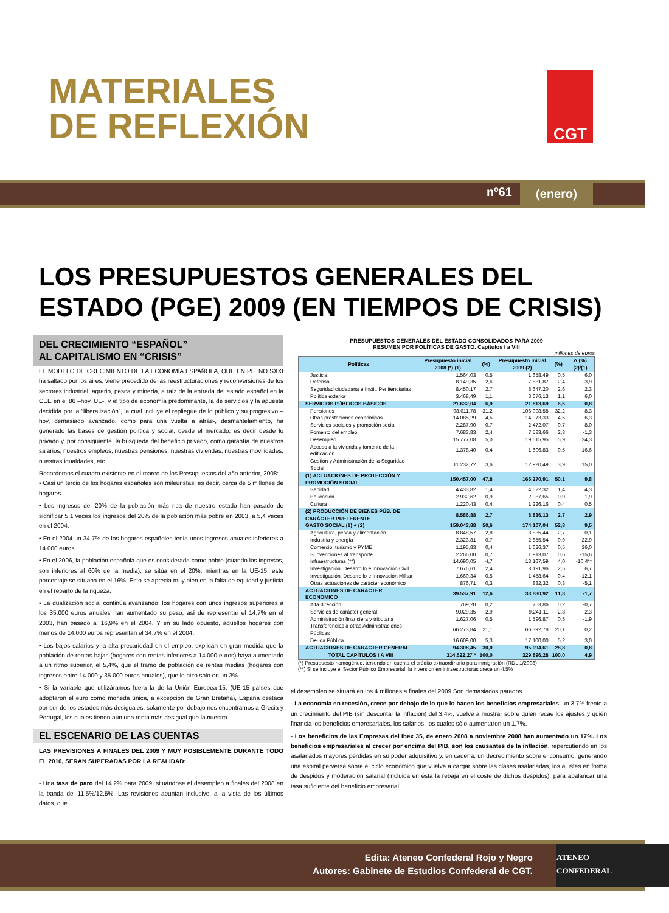MATERIALES
DE REFLEXIÓN
CGT
nº61 (enero)
LOS PRESUPUESTOS GENERALES DEL ESTADO (PGE) 2009 (EN TIEMPOS DE CRISIS)
DEL CRECIMIENTO “ESPAÑOL”
AL CAPITALISMO EN “CRISIS”
EL MODELO DE CRECIMIENTO DE LA ECONOMÍA ESPAÑOLA, QUE EN PLENO SXXI ha saltado por los aires, viene precedido de las reestructuraciones y reconversiones de los sectores industrial, agrario, pesca y minería, a raíz de la entrada del estado español en la CEE en el 86 –hoy, UE-, y el tipo de economía predominante, la de servicios y la apuesta decidida por la “liberalización”, la cual incluye el repliegue de lo público y su progresivo –hoy, demasiado avanzado, como para una vuelta a atrás-, desmantelamiento, ha generado las bases de gestión política y social, desde el mercado, es decir desde lo privado y, por consiguiente, la búsqueda del beneficio privado, como garantía de nuestros salarios, nuestros empleos, nuestras pensiones, nuestras viviendas, nuestras movilidades, nuestras igualdades, etc.
Recordemos el cuadro existente en el marco de los Presupuestos del año anterior, 2008:
• Casi un tercio de los hogares españoles son mileuristas, es decir, cerca de 5 millones de hogares.
• Los ingresos del 20% de la población más rica de nuestro estado han pasado de significar 5,1 veces los ingresos del 20% de la población más pobre en 2003, a 5,4 veces en el 2004.
• En el 2004 un 34,7% de los hogares españoles tenía unos ingresos anuales inferiores a 14.000 euros.
• En el 2006, la población española que es considerada como pobre (cuando los ingresos, son inferiores al 60% de la media), se sitúa en el 20%, mientras en la UE-15, este porcentaje se situaba en el 16%. Esto se aprecia muy bien en la falta de equidad y justicia en el reparto de la riqueza.
• La dualización social continúa avanzando: los hogares con unos ingresos superiores a los 35.000 euros anuales han aumentado su peso, así de representar el 14,7% en el 2003, han pasado al 16,9% en el 2004. Y en su lado opuesto, aquellos hogares con menos de 14.000 euros representan el 34,7% en el 2004.
• Los bajos salarios y la alta precariedad en el empleo, explican en gran medida que la población de rentas bajas (hogares con rentas inferiores a 14.000 euros) haya aumentado a un ritmo superior, el 5,4%, que el tramo de población de rentas medias (hogares con ingresos entre 14.000 y 35.000 euros anuales), que lo hizo solo en un 3%.
• Si la variable que utilizáramos fuera la de la Unión Europea-15, (UE-15 países que adoptaron el euro como moneda única, a excepción de Gran Bretaña), España destaca por ser de los estados más desiguales, solamente por debajo nos encontramos a Grecia y Portugal, los cuales tienen aún una renta más desigual que la nuestra.
EL ESCENARIO DE LAS CUENTAS
LAS PREVISIONES A FINALES DEL 2009 Y MUY POSIBLEMENTE DURANTE TODO EL 2010, SERÁN SUPERADAS POR LA REALIDAD:
- Una tasa de paro del 14,2% para 2009, situándose el desempleo a finales del 2008 en la banda del 11,5%/12,5%. Las revisiones apuntan inclusive, a la vista de los últimos datos, que
PRESUPUESTOS GENERALES DEL ESTADO CONSOLIDADOS PARA 2009
RESUMEN POR POLÍTICAS DE GASTO. Capítulos I a VIII
millones de euros
| Políticas | Presupuesto inicial 2008 (*) (1) | (%) | Presupuesto inicial 2009 (2) | (%) | Δ (%) (2)/(1) |
| --- | --- | --- | --- | --- | --- |
| Justicia | 1.564,03 | 0,5 | 1.658,49 | 0,5 | 6,0 |
| Defensa | 8.149,35 | 2,6 | 7.831,87 | 2,4 | -3,9 |
| Seguridad ciudadana e Instit. Penitenciarias | 8.450,17 | 2,7 | 8.647,20 | 2,6 | 2,3 |
| Política exterior | 3.468,49 | 1,1 | 3.676,13 | 1,1 | 6,0 |
| SERVICIOS PÚBLICOS BÁSICOS | 21.632,04 | 6,9 | 21.813,69 | 6,6 | 0,8 |
| Pensiones | 98.011,78 | 31,2 | 106.098,58 | 32,2 | 8,3 |
| Otras prestaciones económicas | 14.085,29 | 4,5 | 14.973,33 | 4,5 | 6,3 |
| Servicios sociales y promoción social | 2.287,90 | 0,7 | 2.472,07 | 0,7 | 8,0 |
| Fomento del empleo | 7.683,83 | 2,4 | 7.583,66 | 2,3 | -1,3 |
| Desempleo | 15.777,08 | 5,0 | 19.615,95 | 5,9 | 24,3 |
| Acceso a la vivienda y fomento de la edificación | 1.378,40 | 0,4 | 1.606,83 | 0,5 | 16,6 |
| Gestión y Administración de la Seguridad Social | 11.232,72 | 3,6 | 12.920,49 | 3,9 | 15,0 |
| (1) ACTUACIONES DE PROTECCIÓN Y PROMOCIÓN SOCIAL | 150.457,00 | 47,8 | 165.270,91 | 50,1 | 9,8 |
| Sanidad | 4.433,82 | 1,4 | 4.622,32 | 1,4 | 4,3 |
| Educación | 2.932,62 | 0,9 | 2.987,65 | 0,9 | 1,9 |
| Cultura | 1.220,43 | 0,4 | 1.226,16 | 0,4 | 0,5 |
| (2) PRODUCCIÓN DE BIENES PÚB. DE CARÁCTER PREFERENTE | 8.586,88 | 2,7 | 8.836,13 | 2,7 | 2,9 |
| GASTO SOCIAL (1) + (2) | 159.043,88 | 50,6 | 174.107,04 | 52,8 | 9,5 |
| Agricultura, pesca y alimentación | 8.848,57 | 2,8 | 8.835,44 | 2,7 | -0,1 |
| Industria y energía | 2.323,81 | 0,7 | 2.855,54 | 0,9 | 22,9 |
| Comercio, turismo y PYME | 1.195,83 | 0,4 | 1.626,37 | 0,5 | 36,0 |
| Subvenciones al transporte | 2.266,00 | 0,7 | 1.913,07 | 0,6 | -15,6 |
| Infraestructuras (**) | 14.690,05 | 4,7 | 13.167,59 | 4,0 | -10,4** |
| Investigación. Desarrollo e Innovación Civil | 7.676,61 | 2,4 | 8.191,96 | 2,5 | 6,7 |
| Investigación. Desarrollo e Innovación Militar | 1.660,34 | 0,5 | 1.458,64 | 0,4 | -12,1 |
| Otras actuaciones de carácter económico | 876,71 | 0,3 | 832,32 | 0,3 | -5,1 |
| ACTUACIONES DE CARACTER ECONOMICO | 39.537,91 | 12,6 | 38.880,92 | 11,8 | -1,7 |
| Alta dirección | 769,20 | 0,2 | 763,86 | 0,2 | -0,7 |
| Servicios de carácter general | 9.029,35 | 2,9 | 9.241,11 | 2,8 | 2,3 |
| Administración financiera y tributaria | 1.627,06 | 0,5 | 1.596,87 | 0,5 | -1,9 |
| Transferencias a otras Administraciones Públicas | 66.273,84 | 21,1 | 66.392,78 | 20,1 | 0,2 |
| Deuda Pública | 16.609,00 | 5,3 | 17.100,00 | 5,2 | 3,0 |
| ACTUACIONES DE CARACTER GENERAL | 94.308,45 | 30,0 | 95.094,61 | 28,8 | 0,8 |
| TOTAL CAPÍTULOS I A VIII | 314.522,27 * | 100,0 | 329.896,28 | 100,0 | 4,9 |
(*) Presupuesto homogéneo, teniendo en cuenta el crédito extraordinario para inmigración (RDL 1/2008)
(**) Si se incluye el Sector Público Empresarial, la inversion en infraestructuras crece un 4,5%
el desempleo se situará en los 4 millones a finales del 2009.Son demasiados parados.
- La economía en recesión, crece por debajo de lo que lo hacen los beneficios empresariales, un 3,7% frente a un crecimiento del PIB (sin descontar la inflación) del 3,4%, vuelve a mostrar sobre quién recae los ajustes y quién financia los beneficios empresariales, los salarios, los cuales sólo aumentaron un 1,7%.
- Los beneficios de las Empresas del Ibex 35, de enero 2008 a noviembre 2008 han aumentado un 17%. Los beneficios empresariales al crecer por encima del PIB, son los causantes de la inflación, repercutiendo en los asalariados mayores pérdidas en su poder adquisitivo y, en cadena, un decrecimiento sobre el consumo, generando una espiral perversa sobre el ciclo económico que vuelve a cargar sobre las clases asalariadas, los ajustes en forma de despidos y moderación salarial (incluida en ésta la rebaja en el coste de dichos despidos), para apalancar una tasa suficiente del beneficio empresarial.
Edita: Ateneo Confederal Rojo y Negro
Autores: Gabinete de Estudios Confederal de CGT.
ATENEO CONFEDERAL